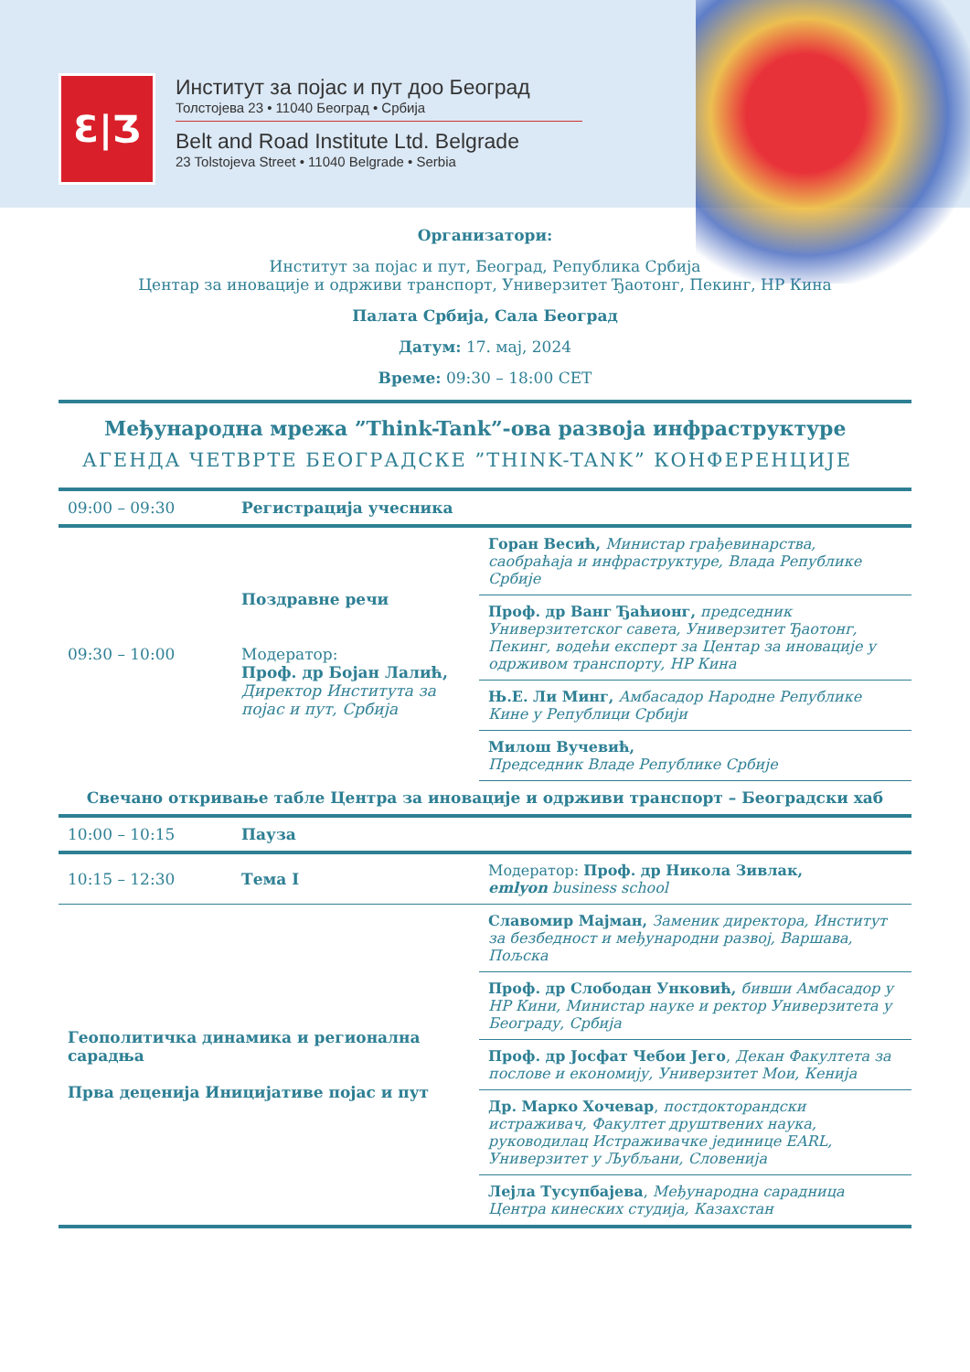Ɛ|Ʒ
Институт за појас и пут доо Београд
Толстојева 23 • 11040 Београд • Србија
Belt and Road Institute Ltd. Belgrade
23 Tolstojeva Street • 11040 Belgrade • Serbia
Организатори:
Институт за појас и пут, Београд, Република Србија
Центар за иновације и одрживи транспорт, Универзитет Ђаотонг, Пекинг, НР Кина
Палата Србија, Сала Београд
Датум: 17. мај, 2024
Време: 09:30 – 18:00 CET
Међународна мрежа ”Think-Tank”-ова развоја инфраструктуре
АГЕНДА ЧЕТВРТЕ БЕОГРАДСКЕ ”THINK-TANK” КОНФЕРЕНЦИЈЕ
| 09:00 – 09:30 | Регистрација учесника | |
| 09:30 – 10:00 | Поздравне речи Модератор: Проф. др Бојан Лалић, Директор Института за појас и пут, Србија | Горан Весић, Министар грађевинарства, саобраћаја и инфраструктуре, Влада Републике Србије |
| | | Проф. др Ванг Ђаћионг, председник Универзитетског савета, Универзитет Ђаотонг, Пекинг, водећи експерт за Центар за иновације у одрживом транспорту, НР Кина |
| | | Њ.Е. Ли Минг, Амбасадор Народне Републике Кине у Републици Србији |
| | | Милош Вучевић, Председник Владе Републике Србије |
| Свечано откривање табле Центра за иновације и одрживи транспорт – Београдски хаб | | |
| 10:00 – 10:15 | Пауза | |
| 10:15 – 12:30 | Тема I | Модератор: Проф. др Никола Зивлак, emlyon business school |
| Геополитичка динамика и регионална сарадња Прва деценија Иницијативе појас и пут | | Славомир Мајман, Заменик директора, Институт за безбедност и међународни развој, Варшава, Пољска |
| | | Проф. др Слободан Унковић, бивши Амбасадор у НР Кини, Министар науке и ректор Универзитета у Београду, Србија |
| | | Проф. др Јосфат Чебои Јего , Декан Факултета за послове и економију, Универзитет Мои, Кенија |
| | | Др. Марко Хочевар , постдокторандски истраживач, Факултет друштвених наука, руководилац Истраживачке јединице EARL, Универзитет у Љубљани, Словенија |
| | | Лејла Тусупбајева , Међународна сарадница Центра кинеских студија, Казахстан |